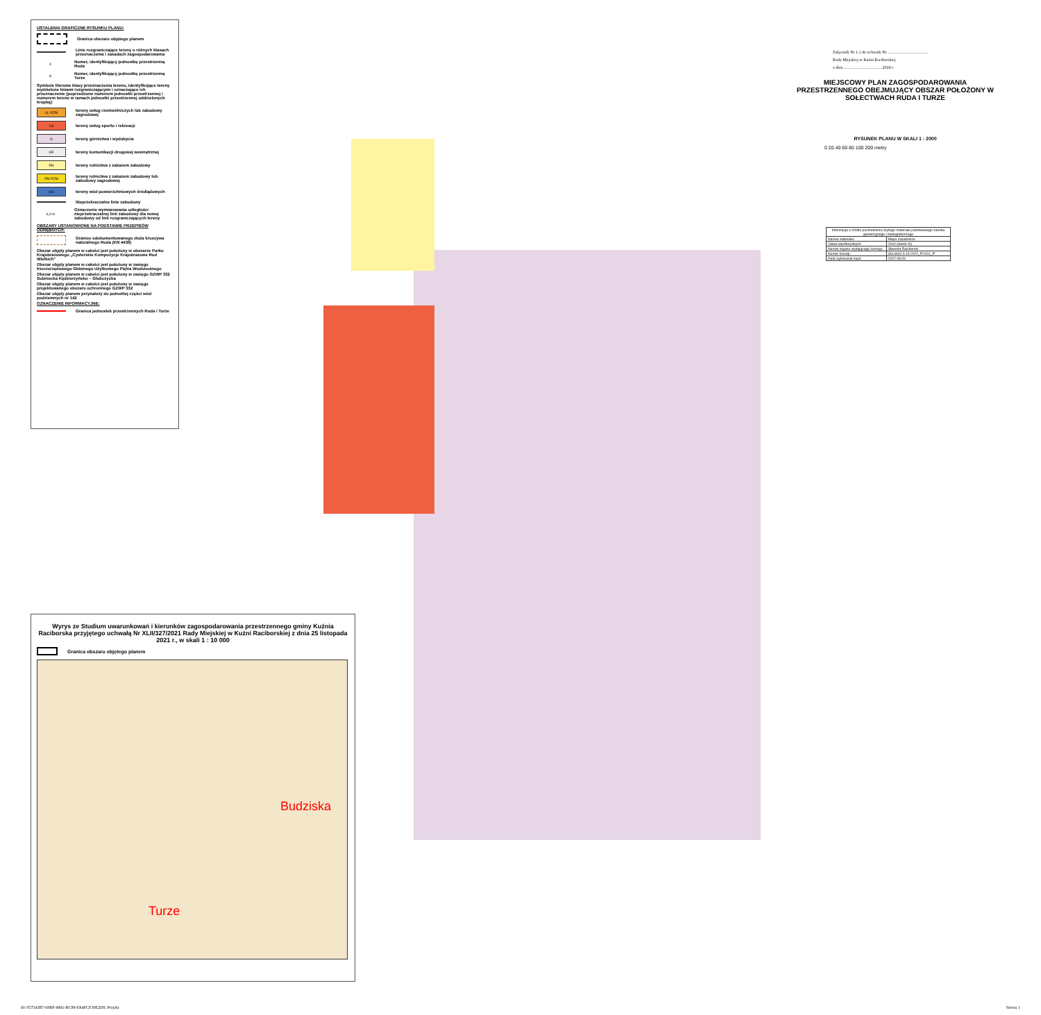USTALENIA GRAFICZNE RYSUNKU PLANU:
Granica obszaru objętego planem
Linie rozgraniczające tereny o różnych klasach przeznaczenia i zasadach zagospodarowania
4.
Numer, identyfikujący jednostkę przestrzenną Ruda
8.
Numer, identyfikujący jednostkę przestrzenną Turze
Symbole literowe klasy przeznaczenia terenu, identyfikujące tereny wydzielone liniami rozgraniczającymi i oznaczające ich przeznaczenie (poprzedzone numerem jednostki przestrzennej i numerem terenu w ramach jednostki przestrzennej oddzielonych kropką):
UL-RZM
tereny usług rzemieślniczych lub zabudowy zagrodowej
US
tereny usług sportu i rekreacji
G
tereny górnictwa i wydobycia
KR
tereny komunikacji drogowej wewnętrznej
RN
tereny rolnictwa z zakazem zabudowy
RN-RZM
tereny rolnictwa z zakazem zabudowy lub zabudowy zagrodowej
WS
tereny wód powierzchniowych śródlądowych
Nieprzekraczalne linie zabudowy
6,0 m
Oznaczenie wymiarowania odległości nieprzekraczalnej linii zabudowy dla nowej zabudowy od linii rozgraniczających tereny
OBSZARY USTANOWIONE NA PODSTAWIE PRZEPISÓW ODRĘBNYCH:
Granice udokumentowanego złoża kruszywa naturalnego Ruda (KN 4436)
Obszar objęty planem w całości jest położony w obszarze Parku Krajobrazowego „Cysterskie Kompozycje Krajobrazowe Rud Wielkich"
Obszar objęty planem w całości jest położony w zasięgu trzeciorzędowego Głównego Użytkowego Piętra Wodonośnego
Obszar objęty planem w całości jest położony w zasięgu GZWP 332 Subniecka Kędzierzyńsko – Głubczycka
Obszar objęty planem w całości jest położony w zasięgu projektowanego obszaru ochronnego GZWP 332
Obszar objęty planem przynależy do jednolitej części wód podziemnych nr 142
OZNACZENIE INFORMACYJNE:
Granica jednostek przestrzennych Ruda i Turze
Załącznik Nr 1.1 do uchwały Nr .......................................
Rady Miejskiej w Kuźni Raciborskiej
z dnia .....................................2024 r.
MIEJSCOWY PLAN ZAGOSPODAROWANIA PRZESTRZENNEGO OBEJMUJĄCY OBSZAR POŁOŻONY W SOŁECTWACH RUDA I TURZE
RYSUNEK PLANU W SKALI 1 : 2000
0 20 40 60 80 100 200 metry
| Informacja o źródle pochodzenia użytego materiału państwowego zasobu geodezyjnego i kartograficznego | |
| --- | --- |
| Nazwa materiału: | Mapa zasadnicza |
| Układ współrzędnych: | 2000 (strefa VI) |
| Nazwa organu wydającego licencję: | Starosta Raciborski |
| Numer licencji: | SG.6642.3.19.2022_P.2411_P |
| Data wykonania kopii: | 2022.08.09 |
Wyrys ze Studium uwarunkowań i kierunków zagospodarowania przestrzennego gminy Kuźnia Raciborska przyjętego uchwałą Nr XLII/327/2021 Rady Miejskiej w Kuźni Raciborskiej z dnia 25 listopada 2021 r., w skali 1 : 10 000
Granica obszaru objętego planem
Budziska Turze
Id: 057543B7-69BF-4841-BC89-FA4FCF39E2D8. Projekt Strona 1